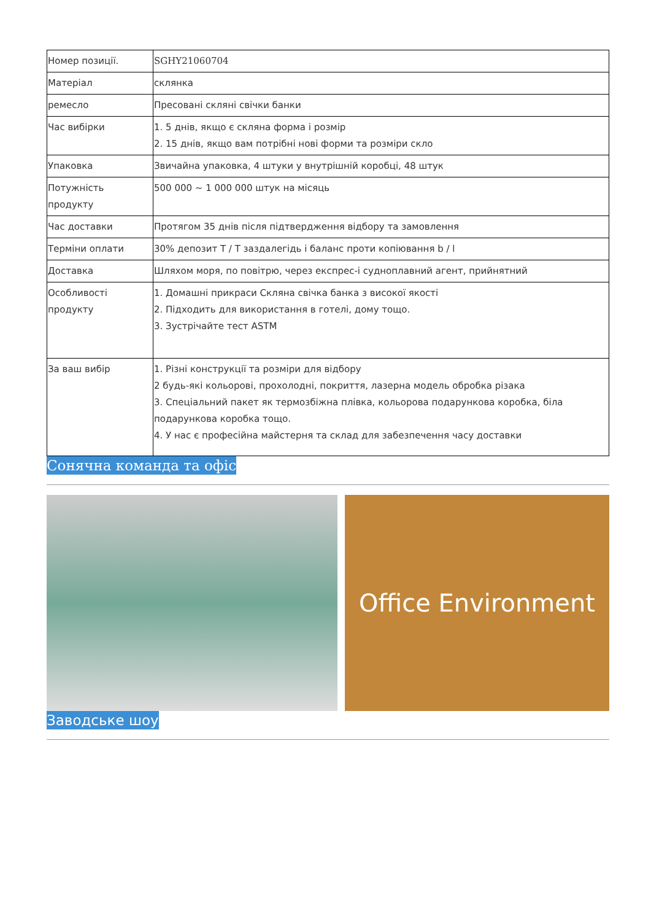| Номер позиції. | SGHY21060704 |
| Матеріал | склянка |
| ремесло | Пресовані скляні свічки банки |
| Час вибірки | 1. 5 днів, якщо є скляна форма і розмір 2. 15 днів, якщо вам потрібні нові форми та розміри скло |
| Упаковка | Звичайна упаковка, 4 штуки у внутрішній коробці, 48 штук |
| Потужність продукту | 500 000 ~ 1 000 000 штук на місяць |
| Час доставки | Протягом 35 днів після підтвердження відбору та замовлення |
| Терміни оплати | 30% депозит T / T заздалегідь і баланс проти копіювання b / l |
| Доставка | Шляхом моря, по повітрю, через експрес-і судноплавний агент, прийнятний |
| Особливості продукту | 1. Домашні прикраси Скляна свічка банка з високої якості 2. Підходить для використання в готелі, дому тощо. 3. Зустрічайте тест ASTM |
| За ваш вибір | 1. Різні конструкції та розміри для відбору 2 будь-які кольорові, прохолодні, покриття, лазерна модель обробка різака 3. Спеціальний пакет як термозбіжна плівка, кольорова подарункова коробка, біла подарункова коробка тощо. 4. У нас є професійна майстерня та склад для забезпечення часу доставки |
Сонячна команда та офіс
Office Environment
Заводське шоу